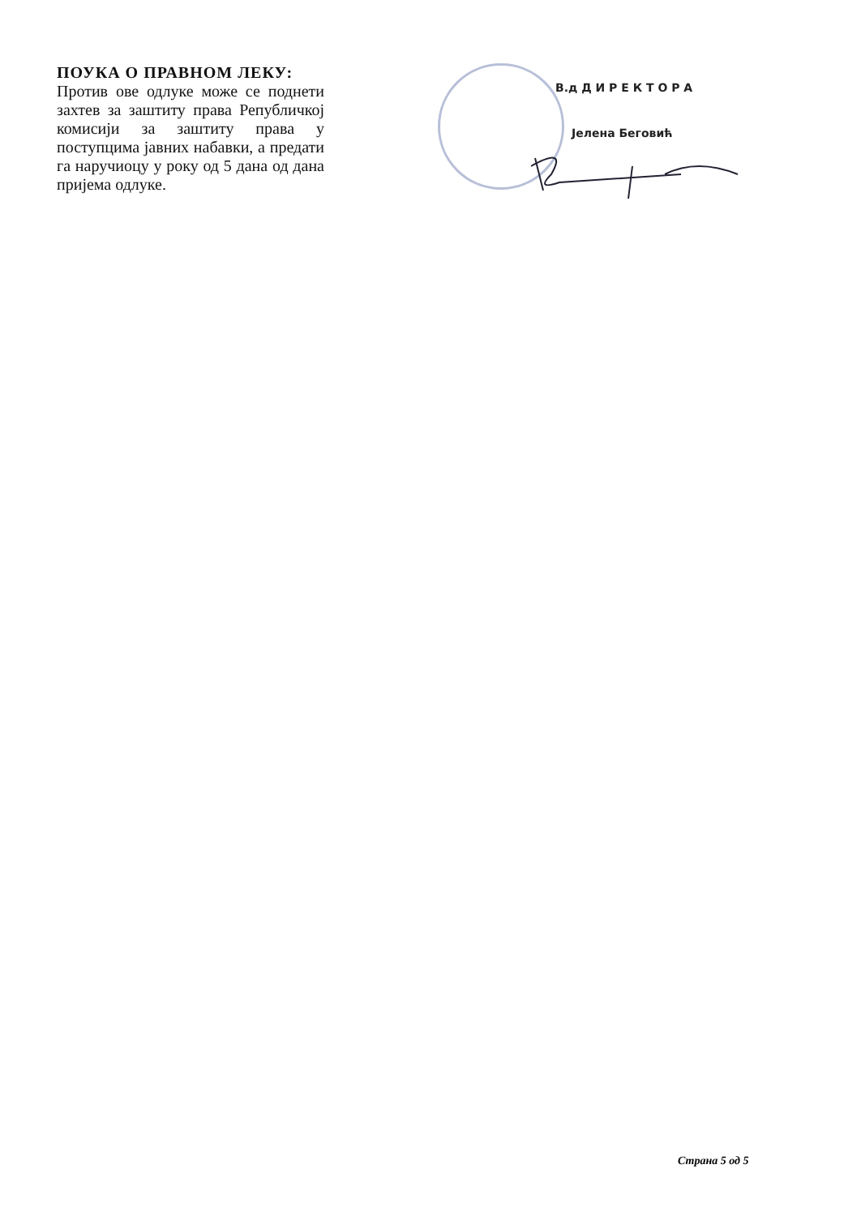ПОУКА О ПРАВНОМ ЛЕКУ:
Против ове одлуке може се поднети захтев за заштиту права Републичкој комисији за заштиту права у поступцима јавних набавки, а предати га наручиоцу у року од 5 дана од дана пријема одлуке.
В.д Д И Р Е К Т О Р А
Јелена Беговић
Страна 5 од 5